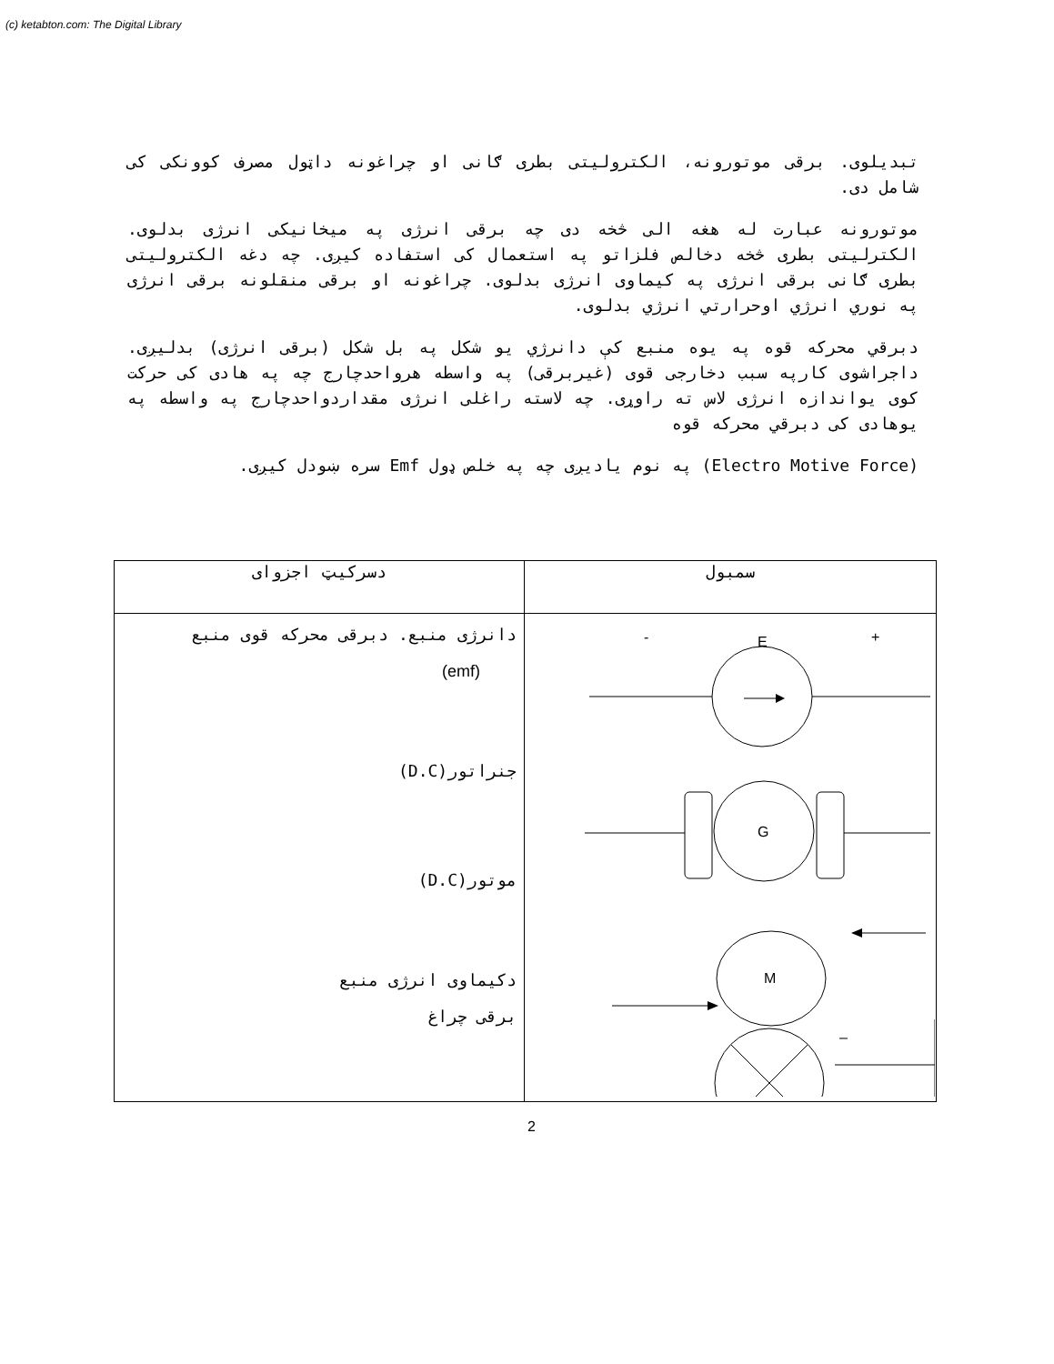(c) ketabton.com: The Digital Library
تبدیلوی. برقی موتورونه، الکترولیتی بطری ګانی او چراغونه داټول مصرف کوونکی کی شامل دی.
موتورونه عبارت له هغه الی څخه دی چه برقی انرژی په میخانیکی انرژی بدلوی. الکترلیتی بطری څخه دخالص فلزاتو په استعمال کی استفاده کیږی. چه دغه الکترولیتی بطری ګانی برقی انرژی په کیماوی انرژی بدلوی. چراغونه او برقی منقلونه برقی انرژی په نوري انرژي اوحرارتي انرژي بدلوی.
دبرقي محرکه قوه په یوه منبع کې دانرژي یو شکل په بل شکل (برقی انرژی) بدلیږی. داجراشوی کارپه سبب دخارجی قوی (غیربرقی) په واسطه هرواحدچارج چه په هادی کی حرکت کوی یواندازه انرژی لاس ته راوړی. چه لاسته راغلی انرژی مقداردواحدچارج په واسطه په یوهادی کی دبرقي محرکه قوه
(Electro Motive Force) په نوم یادیږی چه په خلص ډول Emf سره ښودل کیږی.
| دسرکیټ اجزوای | سمبول |
| دانرژی منبع. دبرقی محرکه قوی منبع (emf) جنراتور (D.C) موتور (D.C) دکیماوی انرژی منبع برقی چراغ | - E + G M – + |
2